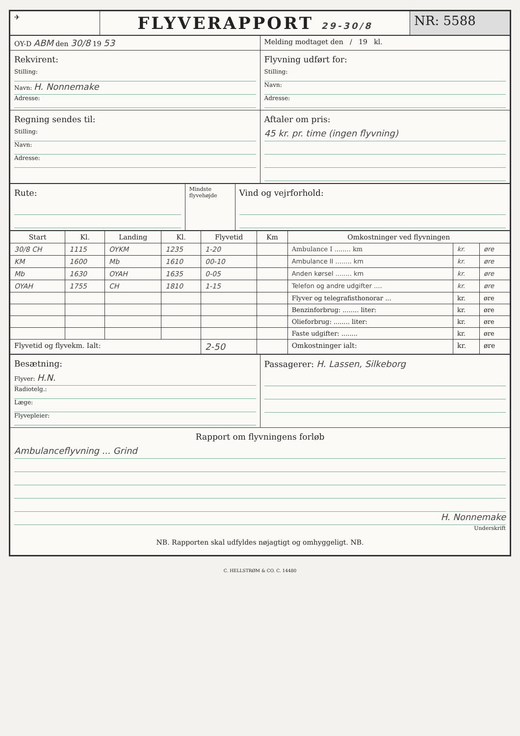| ✈ | FLYVERAPPORT 29-30/8 | NR: 5588 |
| OY-D ABM den 30/8 19 53 | Melding modtaget den / 19 kl. |
| Rekvirent: Stilling: Navn: H. Nonnemake Adresse: | Flyvning udført for: Stilling: Navn: Adresse: |
| Regning sendes til: Stilling: Navn: Adresse: | Aftaler om pris: 45 kr. pr. time (ingen flyvning) |
| Rute: | Mindste flyvehøjde | Vind og vejrforhold: |
| Start | Kl. | Landing | Kl. | Flyvetid | Km | Omkostninger ved flyvningen | | |
| --- | --- | --- | --- | --- | --- | --- | --- | --- |
| 30/8 CH | 1115 | OYKM | 1235 | 1-20 | | Ambulance I ........ km | kr. | øre |
| KM | 1600 | Mb | 1610 | 00-10 | | Ambulance II ........ km | kr. | øre |
| Mb | 1630 | OYAH | 1635 | 0-05 | | Anden kørsel ........ km | kr. | øre |
| OYAH | 1755 | CH | 1810 | 1-15 | | Telefon og andre udgifter .... | kr. | øre |
| | | | | | | Flyver og telegrafisthonorar ... | kr. | øre |
| | | | | | | Benzinforbrug: ........ liter: | kr. | øre |
| | | | | | | Olieforbrug: ........ liter: | kr. | øre |
| | | | | | | Faste udgifter: ........ | kr. | øre |
| Flyvetid og flyvekm. Ialt: | | | | 2-50 | | Omkostninger ialt: | kr. | øre |
| Besætning: Flyver: H.N. Radiotelg.: Læge: Flyvepleier: | Passagerer: H. Lassen, Silkeborg |
| Rapport om flyvningens forløb Ambulanceflyvning ... Grind H. Nonnemake Underskrift NB. Rapporten skal udfyldes nøjagtigt og omhyggeligt. NB. | |
C. HELLSTRØM & CO. C. 14480